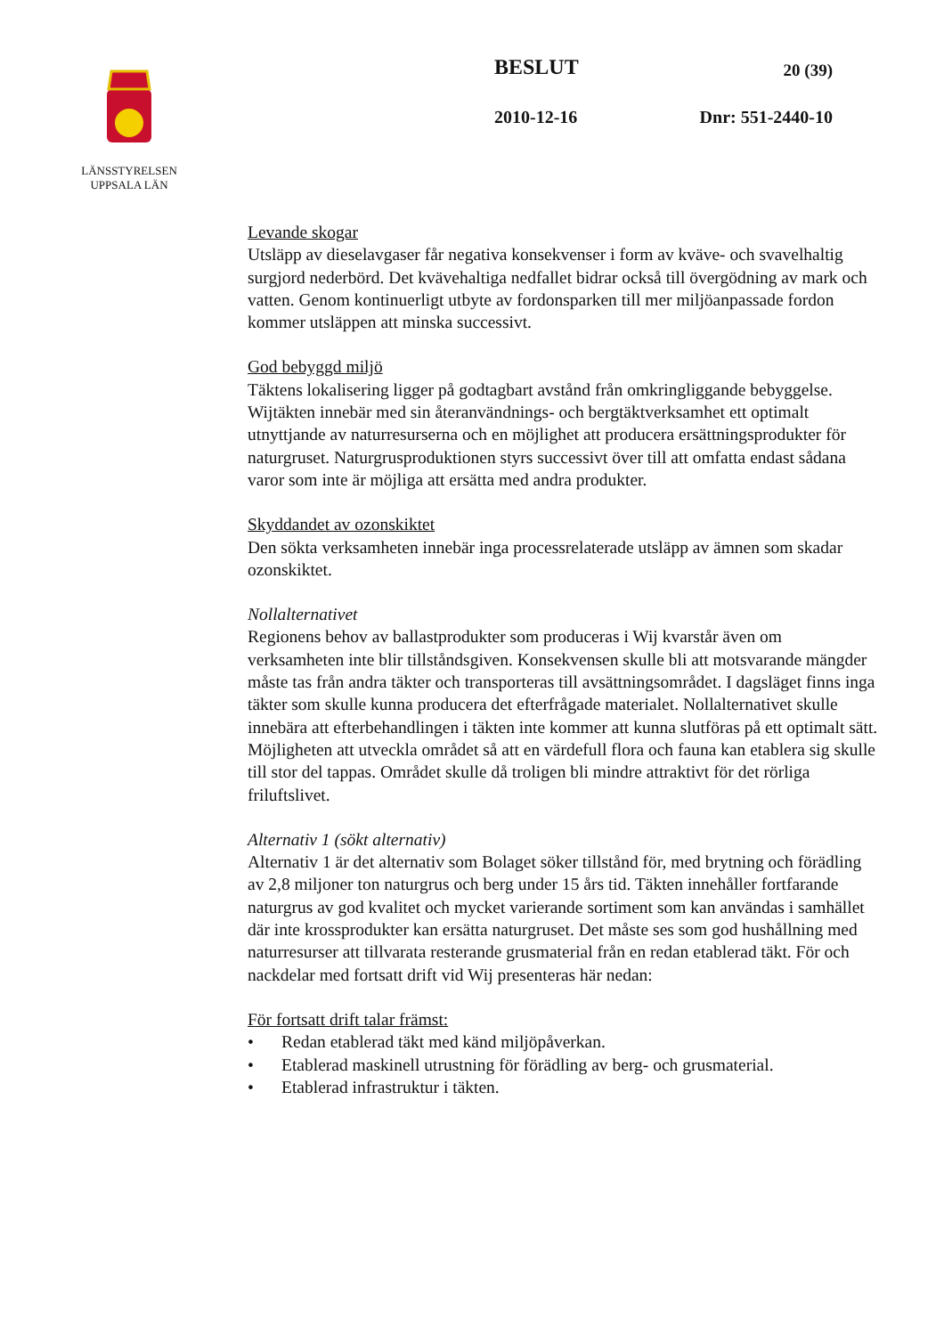LÄNSSTYRELSEN
UPPSALA LÄN
BESLUT 20 (39)
2010-12-16 Dnr: 551-2440-10
Levande skogar
Utsläpp av dieselavgaser får negativa konsekvenser i form av kväve- och svavelhaltig surgjord nederbörd. Det kvävehaltiga nedfallet bidrar också till övergödning av mark och vatten. Genom kontinuerligt utbyte av fordonsparken till mer miljöanpassade fordon kommer utsläppen att minska successivt.
God bebyggd miljö
Täktens lokalisering ligger på godtagbart avstånd från omkringliggande bebyggelse. Wijtäkten innebär med sin återanvändnings- och bergtäktverksamhet ett optimalt utnyttjande av naturresurserna och en möjlighet att producera ersättningsprodukter för naturgruset. Naturgrusproduktionen styrs successivt över till att omfatta endast sådana varor som inte är möjliga att ersätta med andra produkter.
Skyddandet av ozonskiktet
Den sökta verksamheten innebär inga processrelaterade utsläpp av ämnen som skadar ozonskiktet.
Nollalternativet
Regionens behov av ballastprodukter som produceras i Wij kvarstår även om verksamheten inte blir tillståndsgiven. Konsekvensen skulle bli att motsvarande mängder måste tas från andra täkter och transporteras till avsättningsområdet. I dagsläget finns inga täkter som skulle kunna producera det efterfrågade materialet. Nollalternativet skulle innebära att efterbehandlingen i täkten inte kommer att kunna slutföras på ett optimalt sätt. Möjligheten att utveckla området så att en värdefull flora och fauna kan etablera sig skulle till stor del tappas. Området skulle då troligen bli mindre attraktivt för det rörliga friluftslivet.
Alternativ 1 (sökt alternativ)
Alternativ 1 är det alternativ som Bolaget söker tillstånd för, med brytning och förädling av 2,8 miljoner ton naturgrus och berg under 15 års tid. Täkten innehåller fortfarande naturgrus av god kvalitet och mycket varierande sortiment som kan användas i samhället där inte krossprodukter kan ersätta naturgruset. Det måste ses som god hushållning med naturresurser att tillvarata resterande grusmaterial från en redan etablerad täkt. För och nackdelar med fortsatt drift vid Wij presenteras här nedan:
För fortsatt drift talar främst:
• Redan etablerad täkt med känd miljöpåverkan.
• Etablerad maskinell utrustning för förädling av berg- och grusmaterial.
• Etablerad infrastruktur i täkten.